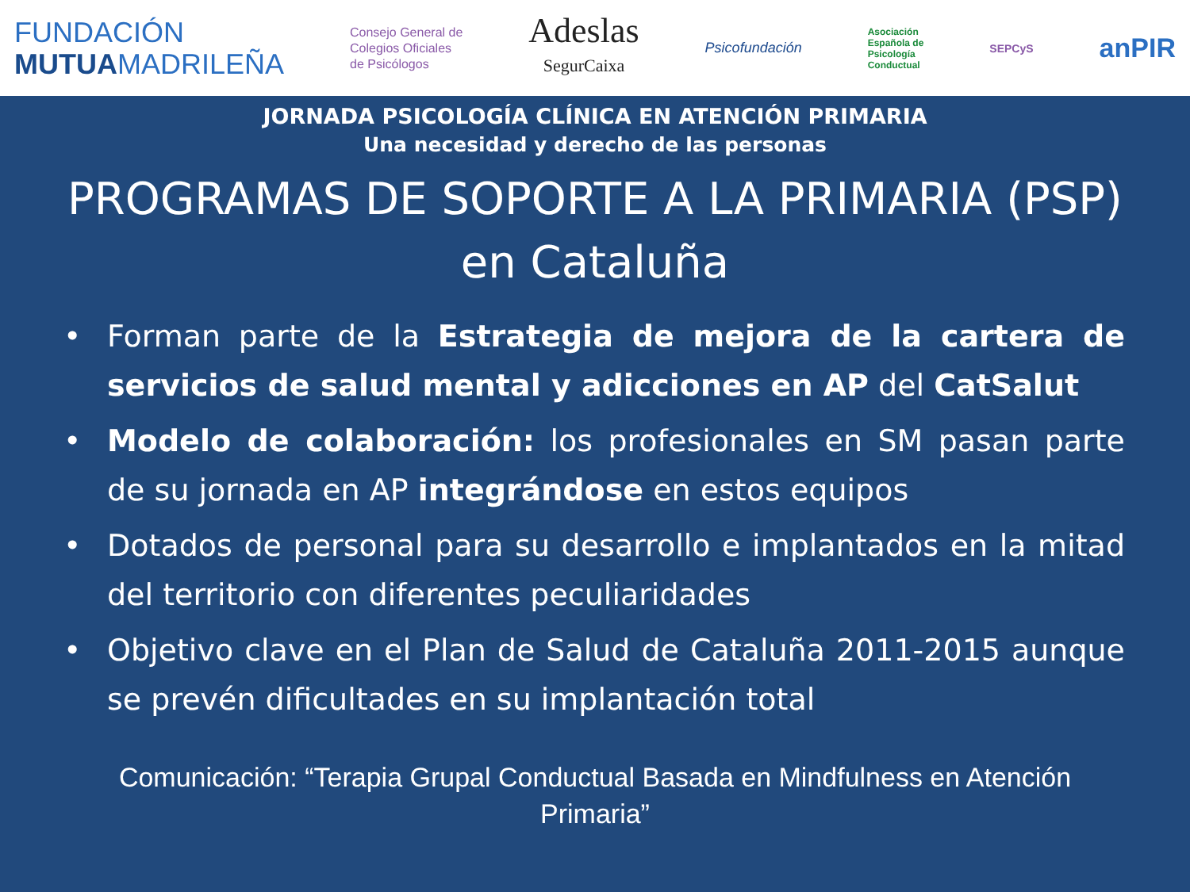FUNDACIÓN
MUTUAMADRILEÑA
Consejo General de
Colegios Oficiales
de Psicólogos
Adeslas
SegurCaixa
Psicofundación
Asociación
Española de
Psicología
Conductual
SEPCyS
anPIR
JORNADA PSICOLOGÍA CLÍNICA EN ATENCIÓN PRIMARIA
Una necesidad y derecho de las personas
PROGRAMAS DE SOPORTE A LA PRIMARIA (PSP)
en Cataluña
• Forman parte de la Estrategia de mejora de la cartera de servicios de salud mental y adicciones en AP del CatSalut
• Modelo de colaboración: los profesionales en SM pasan parte de su jornada en AP integrándose en estos equipos
• Dotados de personal para su desarrollo e implantados en la mitad del territorio con diferentes peculiaridades
• Objetivo clave en el Plan de Salud de Cataluña 2011-2015 aunque se prevén dificultades en su implantación total
Comunicación: “Terapia Grupal Conductual Basada en Mindfulness en Atención
Primaria”